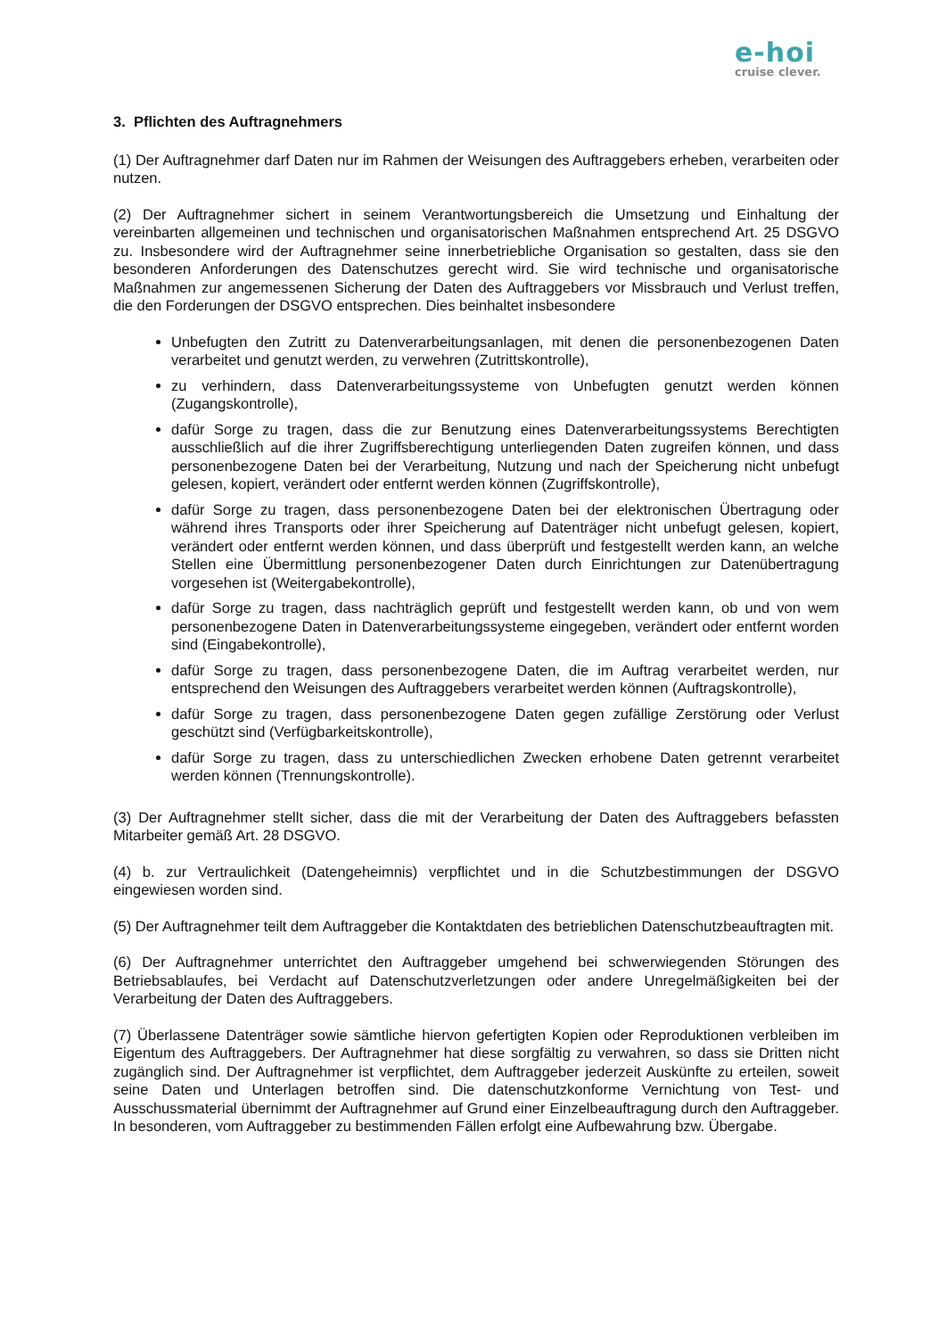e-hoi
cruise clever.
3. Pflichten des Auftragnehmers
(1) Der Auftragnehmer darf Daten nur im Rahmen der Weisungen des Auftraggebers erheben, verarbeiten oder nutzen.
(2) Der Auftragnehmer sichert in seinem Verantwortungsbereich die Umsetzung und Einhaltung der vereinbarten allgemeinen und technischen und organisatorischen Maßnahmen entsprechend Art. 25 DSGVO zu. Insbesondere wird der Auftragnehmer seine innerbetriebliche Organisation so gestalten, dass sie den besonderen Anforderungen des Datenschutzes gerecht wird. Sie wird technische und organisatorische Maßnahmen zur angemessenen Sicherung der Daten des Auftraggebers vor Missbrauch und Verlust treffen, die den Forderungen der DSGVO entsprechen. Dies beinhaltet insbesondere
Unbefugten den Zutritt zu Datenverarbeitungsanlagen, mit denen die personenbezogenen Daten verarbeitet und genutzt werden, zu verwehren (Zutrittskontrolle),
zu verhindern, dass Datenverarbeitungssysteme von Unbefugten genutzt werden können (Zugangskontrolle),
dafür Sorge zu tragen, dass die zur Benutzung eines Datenverarbeitungssystems Berechtigten ausschließlich auf die ihrer Zugriffsberechtigung unterliegenden Daten zugreifen können, und dass personenbezogene Daten bei der Verarbeitung, Nutzung und nach der Speicherung nicht unbefugt gelesen, kopiert, verändert oder entfernt werden können (Zugriffskontrolle),
dafür Sorge zu tragen, dass personenbezogene Daten bei der elektronischen Übertragung oder während ihres Transports oder ihrer Speicherung auf Datenträger nicht unbefugt gelesen, kopiert, verändert oder entfernt werden können, und dass überprüft und festgestellt werden kann, an welche Stellen eine Übermittlung personenbezogener Daten durch Einrichtungen zur Datenübertragung vorgesehen ist (Weitergabekontrolle),
dafür Sorge zu tragen, dass nachträglich geprüft und festgestellt werden kann, ob und von wem personenbezogene Daten in Datenverarbeitungssysteme eingegeben, verändert oder entfernt worden sind (Eingabekontrolle),
dafür Sorge zu tragen, dass personenbezogene Daten, die im Auftrag verarbeitet werden, nur entsprechend den Weisungen des Auftraggebers verarbeitet werden können (Auftragskontrolle),
dafür Sorge zu tragen, dass personenbezogene Daten gegen zufällige Zerstörung oder Verlust geschützt sind (Verfügbarkeitskontrolle),
dafür Sorge zu tragen, dass zu unterschiedlichen Zwecken erhobene Daten getrennt verarbeitet werden können (Trennungskontrolle).
(3) Der Auftragnehmer stellt sicher, dass die mit der Verarbeitung der Daten des Auftraggebers befassten Mitarbeiter gemäß Art. 28 DSGVO.
(4) b. zur Vertraulichkeit (Datengeheimnis) verpflichtet und in die Schutzbestimmungen der DSGVO eingewiesen worden sind.
(5) Der Auftragnehmer teilt dem Auftraggeber die Kontaktdaten des betrieblichen Datenschutzbeauftragten mit.
(6) Der Auftragnehmer unterrichtet den Auftraggeber umgehend bei schwerwiegenden Störungen des Betriebsablaufes, bei Verdacht auf Datenschutzverletzungen oder andere Unregelmäßigkeiten bei der Verarbeitung der Daten des Auftraggebers.
(7) Überlassene Datenträger sowie sämtliche hiervon gefertigten Kopien oder Reproduktionen verbleiben im Eigentum des Auftraggebers. Der Auftragnehmer hat diese sorgfältig zu verwahren, so dass sie Dritten nicht zugänglich sind. Der Auftragnehmer ist verpflichtet, dem Auftraggeber jederzeit Auskünfte zu erteilen, soweit seine Daten und Unterlagen betroffen sind. Die datenschutzkonforme Vernichtung von Test- und Ausschussmaterial übernimmt der Auftragnehmer auf Grund einer Einzelbeauftragung durch den Auftraggeber. In besonderen, vom Auftraggeber zu bestimmenden Fällen erfolgt eine Aufbewahrung bzw. Übergabe.